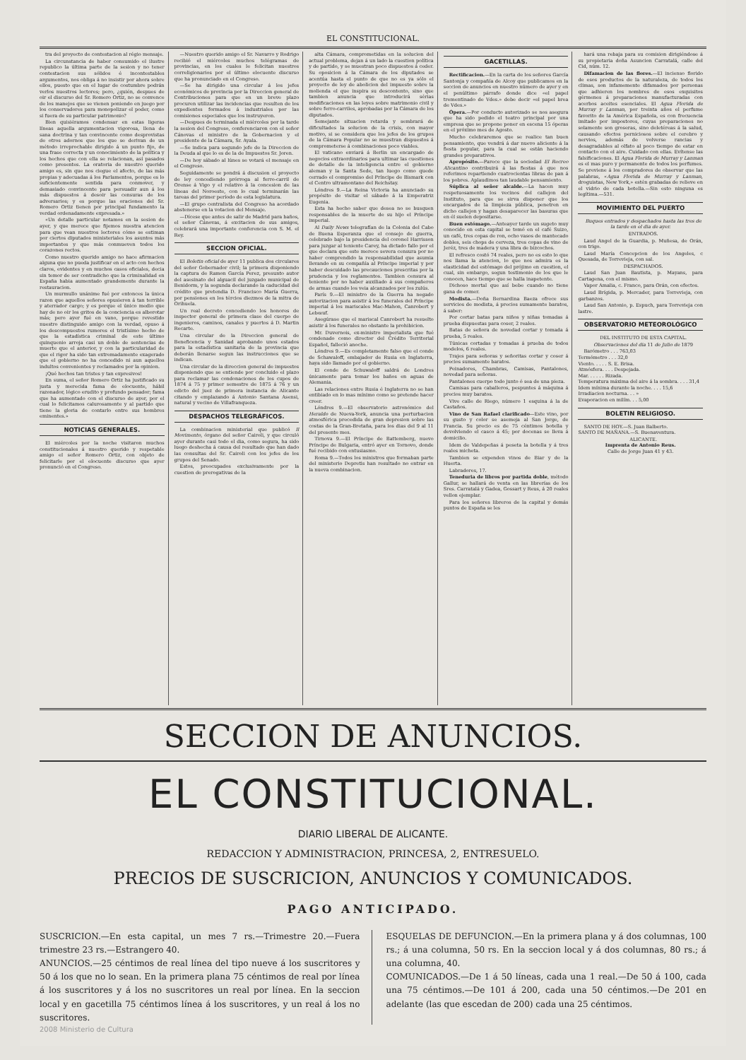EL CONSTITUCIONAL.
tra del proyecto de contestacion al régio mensaje.
La circunstancia de haber consumido el ilustre republico la última parte de la sesion y no tener contestacion sus sólidos é incontestables argumentos, nos obliga á no insistir por ahora sobre ellos, puesto que en el lugar de costumbre podrán verlos nuestros lectores; pero, ¿quién, despues de oir el discurso del Sr. Romero Ortiz, no se convence de los manejos que se vienen poniendo en juego por los conservadores para monopolizar el poder, como si fuera de su particular patrimonio?
Bien quisiéramos condensar en estas ligeras líneas aquella argumentacion vigorosa, llena de sana doctrina y tan convincente como desprovistas de otros adornos que los que se derivan de un método irreprochable dirigido á un punto fijo, de una frase correcta y un conocimiento de la política y los hechos que con ella se relacionan, así pasados como presentes. La oratoria de nuestro querido amigo es, sin que nos ciegue el afecto, de las más propias y adecuadas á los Parlamentos, porque es lo suficientemente sentida para conmover, y demasiado convincente para persuadir aun á los más dispuestos á desoir las censuras de los adversarios; y es porque las oraciones del Sr. Romero Ortiz tienen por principal fundamento la verdad ordenadamente expresada.»
«Un detalle particular notamos en la sesion de ayer, y que merece que fijemos nuestra atencion para que vean nuestros lectores cómo se estiman por ciertos diputados ministeriales los asuntos más importantes y que más conmueven todos los corazones rectos.
Como nuestro querido amigo no hace afirmacion alguna que no pueda justificar en el acto con hechos claros, evidentes y en muchos casos oficiales, decia sin temor de ser contradicho que la criminalidad en España habia aumentado grandemente durante la restauracion.
Un murmullo unánime fué por entonces la única razon que aquellos señores opusieron á tan terrible y aterrador cargo; y es porque el único medio que hay de no oir los gritos de la conciencia es alborotar más; pero ayer fué en vano, porque revestido nuestro distinguido amigo con la verdad, opuso á los descompuestos rumores el tristísimo hecho de que la estadística criminal de este último quinquenio arroja casi un doble de sentencias de muerte que el anterior, y con la particularidad de que el rigor ha sido tan extremadamente exagerado que el gobierno no ha concedido ni aun aquellos indultos convenientes y reclamados por la opinion.
¡Qué hechos tan tristes y tan expresivos!
En suma, el señor Romero Ortiz ha justificado su justa y merecida fama de elocuente, hábil razonador, lógico erudito y profundo pensador; fama que ha aumentado con el discurso de ayer, por el cual lo felicitamos calurosamente y al partido que tiene la gloria de contarlo entre sus hombres eminentes.»
NOTICIAS GENERALES.
El miércoles por la noche visitaron muchos constitucionales á nuestro querido y respetable amigo el señor Romero Ortiz, con objeto de felicitarle por el elocuente discurso que ayer pronunció en el Congreso.
—Nuestro querido amigo el Sr. Navarro y Rodrigo recibió el miércoles muchos telégramas de provincias, en los cuales le felicitan nuestros correligionarios por el último elocuente discurso que ha pronunciado en el Congreso.
—Se ha dirigido una circular á los jefes económicos de provincia por la Direccion general de Contribuciones para que en un breve plazo procuren utilizar las incidencias que resulten de los expedientes formados á industriales por las comisiones especiales que los instruyeron.
—Despues de terminada el miércoles por la tarde la sesion del Congreso, conferenciaron con el señor Cánovas el ministro de la Gobernacion y el presidente de la Cámara, Sr. Ayala.
—Se indica para segundo jefe de la Direccion de la Deuda al que lo es de la de Impuestos Sr. Joren.
—De hoy sábado al lúnes se votará el mensaje en el Congreso.
Seguidamente se pondrá á discusion el proyecto de ley concediendo prórroga al ferro-carril de Orense á Vigo y el relativo á la concesion de las líneas del Noroeste, con lo cual terminarán las tareas del primer período de esta legislatura.
—El grupo centralista del Congreso ha acordado abstenerse en la votacion del Mensaje.
—Dícese que antes de salir de Madrid para baños, el señor Cánovas, á excitacion de sus amigos, celebrará una importante conferencia con S. M. el Rey.
SECCION OFICIAL.
El Boletin oficial de ayer 11 publica dos circulares del señor Gobernador civil; la primera disponiendo la captura de Ramon García Perez, presunto autor del asesinato del alguacil del juzgado municipal de Benidorm, y la segunda declarando la caducidad del crédito que pretendia D. Francisco María Guerra, por pensiones en los tércios diezmos de la mitra de Orihuela.
Un real decreto concediendo los honores de inspector general de primera clase del cuerpo de ingenieros, caminos, canales y puertos á D. Martin Recarte.
Una circular de la Direccion general de Beneficencia y Sanidad aprobando unos estados para la estadística sanitaria de la provincia que deberán llenarse segun las instrucciones que se indican.
Una circular de la direccion general de impuestos disponiendo que se entiende por concluido el plazo para reclamar las condonaciones de los cupos de 1874 á 75 y primer semestre de 1875 á 76 y un edicto del juez de primera instancia de Alicante citando y emplazando á Antonio Santana Asensi, natural y vecino de Villafranqueza.
DESPACHOS TELEGRÁFICOS.
La combinacion ministerial que publicó Il Movimento, órgano del señor Cairoli, y que circuló ayer durante casi todo el dia, como segura, ha sido luego deshecha á causa del resultado que han dado las consultas del Sr. Cairoli con los jefes de los grupos del Senado.
Estos, preocupados exclusivamente por la cuestion de prerogativas de la
alta Cámara, comprometidas en la solucion del actual problema, dejan á un lado la cuestion política y de partido, y se muestran poco dispuestos á ceder. Su oposicion á la Cámara de los diputados se acentúa hasta el punto de que no es ya sólo el proyecto de ley de abolicion del impuesto sobre la molienda el que inspira su descontento, sino que tambien anuncia que introducirá sérias modificaciones en las leyes sobre matrimonio civil y sobre ferro-carriles, aprobadas por la Cámara de los diputados.
Semejante situacion retarda y sembrará de dificultades la solucion de la crisis, con mayor motivo, si se considera que los jefes de los grupos de la Cámara Popular no se muestran dispuestos á comprometerse á combinaciones poco viables.
El vaticano enviará á Berlin un encargado de negocios extraordinarios para ultimar las cuestiones de detalle de la inteligencia entre el gobierno aleman y la Santa Sede, tan luego como quede cerrado el compromiso del Príncipe de Bismark con el Centro ultramontano del Reichstay.
Lóndres 9.—La Reina Victoria ha anunciado su propósito de visitar el sábado á la Emperatriz Eugenia.
Esta ha hecho saber que desea no se busquen responsables de la muerte de su hijo el Príncipe imperial.
Al Daily News telegrafían de la Colonia del Cabo de Buena Esperanza que el consejo de guerra, celebrado bajo la presidencia del coronel Harrisson para juzgar al teniente Carey, ha dictado fallo por el que declara que este merece severa censura por no haber comprendido la responsabilidad que asumia llevando en su compañía al Príncipe imperial y por haber descuidado las precauciones prescritas por la prudencia y los reglamentos. Tambien censura al teniente por no haber auxiliado á sus compañeros de armas cuando los veia alcanzados por los zulús.
París 9.—El ministro de la Guerra ha negado autorizacion para asistir á los funerales del Príncipe imperial á los mariscales Mac-Mahon, Canrobert y Lebœuf.
Asegúrase que el mariscal Canrobert ha resuelto asistir á los funerales no obstante la prohibicion.
Mr. Duvernois, ex-ministro imperialista que fué condenado como director del Crédito Territorial Español, falleció anoche.
Lóndres 9.—Es completamente falso que el conde de Schawaloff, embajador de Rusia en Inglaterra, haya sido llamado por el gobierno.
El conde de Schuwaloff saldrá de Londres únicamente para tomar los baños en aguas de Alemania.
Las relaciones entre Rusia é Inglaterra no se han entibiado en lo mas mínimo como se pretende hacer creer.
Lóndres 9.—El observatorio astronómico del Heraldo de Nueva-York, anuncia una perturbacion atmosférica precedida de gran depresion sobre las costas de la Gran-Bretaña, para los dias del 9 al 11 del presente mes.
Tirnova 9.—El Príncipe de Battemberg, nuevo Príncipe de Bulgaria, entró ayer en Tornovo, donde fué recibido con entusiasmo.
Roma 9.—Todos los ministros que formaban parte del ministerio Depretis han resultado no entrar en la nueva combinacion.
GACETILLAS.
Rectificacion.—En la carta de los señores García Santonja y compañía de Alcoy que publicamos en la seccion de anuncios en nuestro número de ayer y en el penúltimo párrafo donde dice «el papel trementinado de Vdes.» debe decir «el papel brea de Vdes.»
Ópera.—Por conducto autorizado se nos asegura que ha sido pedido el teatro principal por una empresa que se propone poner en escena 15 óperas en el próximo mes de Agosto.
Mucho celebraremos que se realice tan buen pensamiento, que vendrá á dar nuevo aliciente á la fiesta popular, para la cual se están haciendo grandes preparativos.
Apropósito.—Parece que la sociedad El Recreo Alicantino contribuirá á las fiestas á que nos referimos repartiendo cuatrocientas libras de pan á los pobres. Aplaudimos tan laudable pensamiento.
Súplica al señor alcalde.—La hacen muy respetuosamente los vecinos del callejon del Instituto, para que se sirva disponer que los encargados de la limpieza pública, penetren en dicho callejon y hagan desaparecer las basuras que en él suelen depositarse.
Buen estómago.—Anteayer tarde un sugeto muy conocido en esta capital se tomó en el café Suizo, un café, tres copas de ron, ocho vasos de mantecado dobles, seis chops de cerveza, tres copas de vino de Jeréz, tres de madera y una libra de bizcochos.
El refresco costó 74 reales, pero no es esto lo que nos llama la atencion, lo que nos admira es la elasticidad del estómago del prójimo en cuestion, el cual, sin embargo, segun testimonio de los que le conocen, hace tiempo que se halla inapetente.
Dichoso mortal que así bebe cuando no tiene gana de comer.
Modista.—Doña Bernardina Baeza ofrece sus servicios de modista, á precios sumamente baratos, á saber:
Por cortar batas para niños y niñas tomadas á prueba dispuestas para coser, 2 reales.
Batas de señora de novedad cortar y tomada á prueba, 5 reales.
Túnicas cortadas y tomadas á prueba de todos modelos, 6 reales.
Trajes para señoras y señoritas cortar y coser á precios sumamente baratos.
Peinadores, Chambras, Camisas, Pantalones, novedad para señoras.
Pantalones cuerpo todo junto ó sea de una pieza.
Camisas para caballeros, pespuntes á máquina á precios muy baratos.
Vive calle de Riego, número 1 esquina á la de Castaños.
Vino de San Rafael clarificado—Este vino, por su gusto y color se asemeja al San Jorge, de Francia. Su precio es de 75 céntimos botella y devolviendo el casco á 45; por docenas se lleva á domicilio.
Idem de Valdepeñas á peseta la botella y á tres reales micheta.
Tambien se expenden vinos de Biar y de la Huerta.
Labradores, 17.
Teneduria de libros por partida doble, método Gallur, se hallará de venta en las librerías de los Sres. Carratalá y Gadea, Gossart y Reus, á 20 reales vellon ejemplar.
Para los señores libreros de la capital y demás puntos de España se les
hará una rebaja para su comision dirigiéndose á su propietaria doña Asuncion Carratalá, calle del Cid, núm. 12.
Difamacion de las flores.—El incienso florido de esos productos de la naturaleza, de todos los climas, son infamemente difamados por personas que adhieren los nombres de esos exquisitos gérmenes á preparaciones manufacturadas con acerbos aceites esenciales. El Agua Florida de Murray y Lanman, por treinta años el perfume favorito de la América Española, es con frecuencia imitado por impostores, cuyas preparaciones no solamente son groseras, sino deletéreas á la salud, causando efectos perniciosos sobre el cerebro y nervios, además de volverse rancias y desagradables al olfato al poco tiempo de estar en contacto con el aire. Cuidado con ellas. Evítense las falsificaciones. El Agua Florida de Murray y Lanman es el mas puro y permanente de todos los perfumes. Se previene á los compradores de observar que las palabras, «Agua Florida de Murray y Lanman, droguistas, New York,» estén grabadas de relieve en el vidrio de cada botella.—Sin esto ninguna es legítima.—531.
MOVIMIENTO DEL PUERTO
Buques entrados y despachados hasta las tres de la tarde en el dia de ayer.
ENTRADOS.
Laud Angel de la Guardia, p. Muñesa, de Orán, con trigo.
Laud María Concepcion de los Angeles, c Quesada, de Torrevieja, con sal.
DESPACHADOS.
Laud San Juan Bautista, p. Mayans, para Cartagena, con el mismo.
Vapor Amalia, c. Franco, para Orán, con efectos.
Laud Brígida, p. Mercader, para Torrevieja, con garbanzos.
Laud San Antonio, p. Espuch, para Torrevieja con lastre.
OBSERVATORIO METEOROLÓGICO
DEL INSTITUTO DE ESTA CAPITAL.
Observaciones del dia 11 de Julio de 1879
Barómetro . . . 763,03
Termómetro . . . 32,0
Viento. . . . . S. E. Brisa.
Atmósfera. . . . Despejada.
Mar. . . . . . Rizada.
Temperatura máxima del aire á la sombra. . . . 31,4
Idem mínima durante la noche. . . . 15,6
Irradiacion nocturna. . . »
Evaporacion en milím. . . 5,00
BOLETIN RELIGIOSO.
SANTO DE HOY.—S. Juan Balberto.
SANTO DE MAÑANA.—S. Buenaventura.
ALICANTE.
Imprenta de Antonio Reus.
Calle de Jorge Juan 41 y 43.
SECCION DE ANUNCIOS.
EL CONSTITUCIONAL.
DIARIO LIBERAL DE ALICANTE.
REDACCION Y ADMINISTRACION, PRINCESA, 2, ENTRESUELO.
PRECIOS DE SUSCRICION, ANUNCIOS Y COMUNICADOS.
PAGO ANTICIPADO.
SUSCRICION.—En esta capital, un mes 7 rs.—Trimestre 20.—Fuera trimestre 23 rs.—Estrangero 40.
ANUNCIOS.—25 céntimos de real línea del tipo nueve á los suscritores y 50 á los que no lo sean. En la primera plana 75 céntimos de real por línea á los suscritores y á los no suscritores un real por línea. En la seccion local y en gacetilla 75 céntimos línea á los suscritores, y un real á los no suscritores.
ESQUELAS DE DEFUNCION.—En la primera plana y á dos columnas, 100 rs.; á una columna, 50 rs. En la seccion local y á dos columnas, 80 rs.; á una columna, 40.
COMUNICADOS.—De 1 á 50 líneas, cada una 1 real.—De 50 á 100, cada una 75 céntimos.—De 101 á 200, cada una 50 céntimos.—De 201 en adelante (las que escedan de 200) cada una 25 céntimos.
2008 Ministerio de Cultura